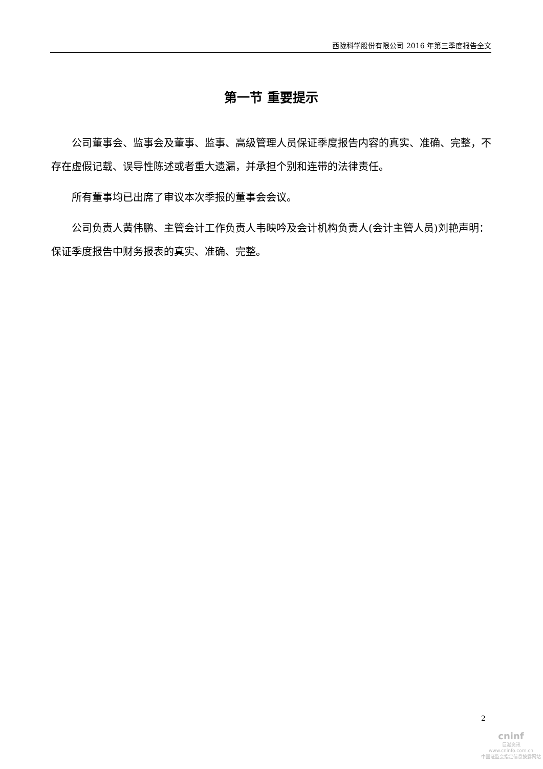西陇科学股份有限公司 2016 年第三季度报告全文
第一节 重要提示
公司董事会、监事会及董事、监事、高级管理人员保证季度报告内容的真实、准确、完整，不存在虚假记载、误导性陈述或者重大遗漏，并承担个别和连带的法律责任。
所有董事均已出席了审议本次季报的董事会会议。
公司负责人黄伟鹏、主管会计工作负责人韦映吟及会计机构负责人(会计主管人员)刘艳声明：保证季度报告中财务报表的真实、准确、完整。
2
cninf
巨潮资讯
www.cninfo.com.cn
中国证监会指定信息披露网站